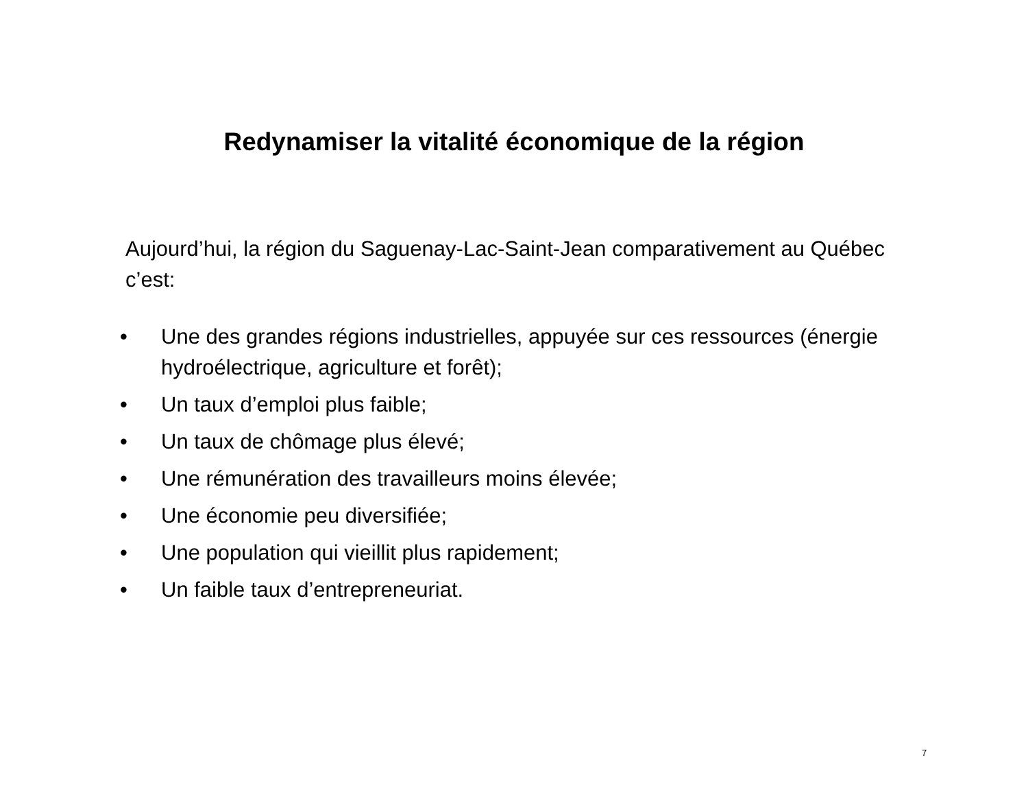Redynamiser la vitalité économique de la région
Aujourd’hui, la région du Saguenay-Lac-Saint-Jean comparativement au Québec c’est:
• Une des grandes régions industrielles, appuyée sur ces ressources (énergie hydroélectrique, agriculture et forêt);
• Un taux d’emploi plus faible;
• Un taux de chômage plus élevé;
• Une rémunération des travailleurs moins élevée;
• Une économie peu diversifiée;
• Une population qui vieillit plus rapidement;
• Un faible taux d’entrepreneuriat.
7